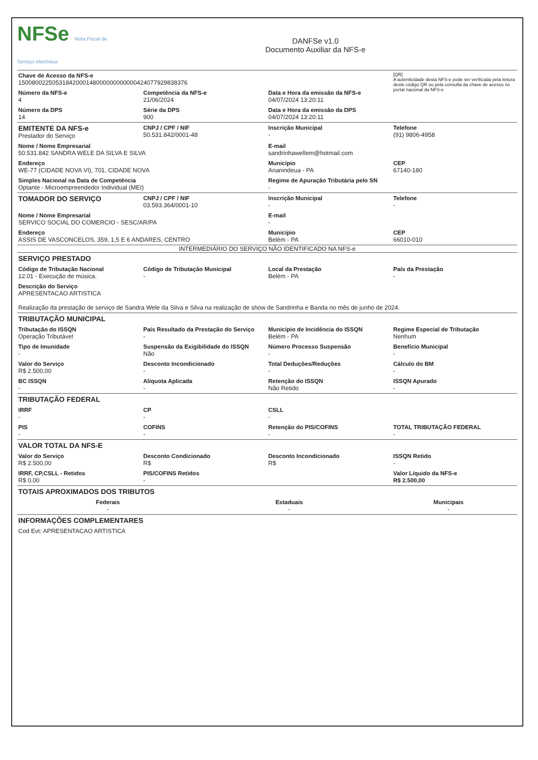NFSe Nota Fiscal de Serviço eletrônica
DANFSe v1.0
Documento Auxiliar da NFS-e
| Chave de Acesso da NFS-e 15008002250531842000148000000000000424077929838376 | | | [QR] A autenticidade desta NFS-e pode ser verificada pela leitura deste código QR ou pela consulta da chave de acesso no portal nacional da NFS-e |
| Número da NFS-e 4 | Competência da NFS-e 21/06/2024 | Data e Hora da emissão da NFS-e 04/07/2024 13:20:11 | |
| Número da DPS 14 | Série da DPS 900 | Data e Hora da emissão da DPS 04/07/2024 13:20:11 | |
| EMITENTE DA NFS-e Prestador do Serviço | CNPJ / CPF / NIF 50.531.842/0001-48 | Inscrição Municipal - | Telefone (91) 9806-4958 |
| Nome / Nome Empresarial 50.531.842 SANDRA WELE DA SILVA E SILVA | | E-mail sandrinhawellem@hotmail.com | |
| Endereço WE-77 (CIDADE NOVA VI), 701, CIDADE NOVA | | Município Ananindeua - PA | CEP 67140-180 |
| Simples Nacional na Data de Competência Optante - Microempreendedor Individual (MEI) | | Regime de Apuração Tributária pelo SN - | |
| TOMADOR DO SERVIÇO | CNPJ / CPF / NIF 03.593.364/0001-10 | Inscrição Municipal - | Telefone - |
| Nome / Nome Empresarial SERVICO SOCIAL DO COMERCIO - SESC/AR/PA | | E-mail - | |
| Endereço ASSIS DE VASCONCELOS, 359, 1,5 E 6 ANDARES, CENTRO | | Município Belém - PA | CEP 66010-010 |
INTERMEDIÁRIO DO SERVIÇO NÃO IDENTIFICADO NA NFS-e
| SERVIÇO PRESTADO | | | |
| Código de Tributação Nacional 12.01 - Execução de música. | Código de Tributação Municipal - | Local da Prestação Belém - PA | País da Prestação - |
| Descrição do Serviço APRESENTACAO ARTISTICA Realização da prestação de serviço de Sandra Wele da Silva e Silva na realização de show de Sandrinha e Banda no mês de junho de 2024. | | | |
| TRIBUTAÇÃO MUNICIPAL | | | |
| Tributação do ISSQN Operação Tributável | País Resultado da Prestação do Serviço - | Município de Incidência do ISSQN Belém - PA | Regime Especial de Tributação Nenhum |
| Tipo de Imunidade - | Suspensão da Exigibilidade do ISSQN Não | Número Processo Suspensão - | Benefício Municipal - |
| Valor do Serviço R$ 2.500,00 | Desconto Incondicionado - | Total Deduções/Reduções - | Cálculo do BM - |
| BC ISSQN - | Alíquota Aplicada - | Retenção do ISSQN Não Retido | ISSQN Apurado - |
| TRIBUTAÇÃO FEDERAL | | | |
| IRRF - | CP - | CSLL - | |
| PIS - | COFINS - | Retenção do PIS/COFINS - | TOTAL TRIBUTAÇÃO FEDERAL - |
| VALOR TOTAL DA NFS-E | | | |
| Valor do Serviço R$ 2.500,00 | Desconto Condicionado R$ | Desconto Incondicionado R$ | ISSQN Retido - |
| IRRF, CP,CSLL - Retidos R$ 0,00 | PIS/COFINS Retidos - | | Valor Líquido da NFS-e R$ 2.500,00 |
| TOTAIS APROXIMADOS DOS TRIBUTOS | | |
| Federais - | Estaduais - | Municipais - |
| INFORMAÇÕES COMPLEMENTARES |
| Cod Evt: APRESENTACAO ARTISTICA |